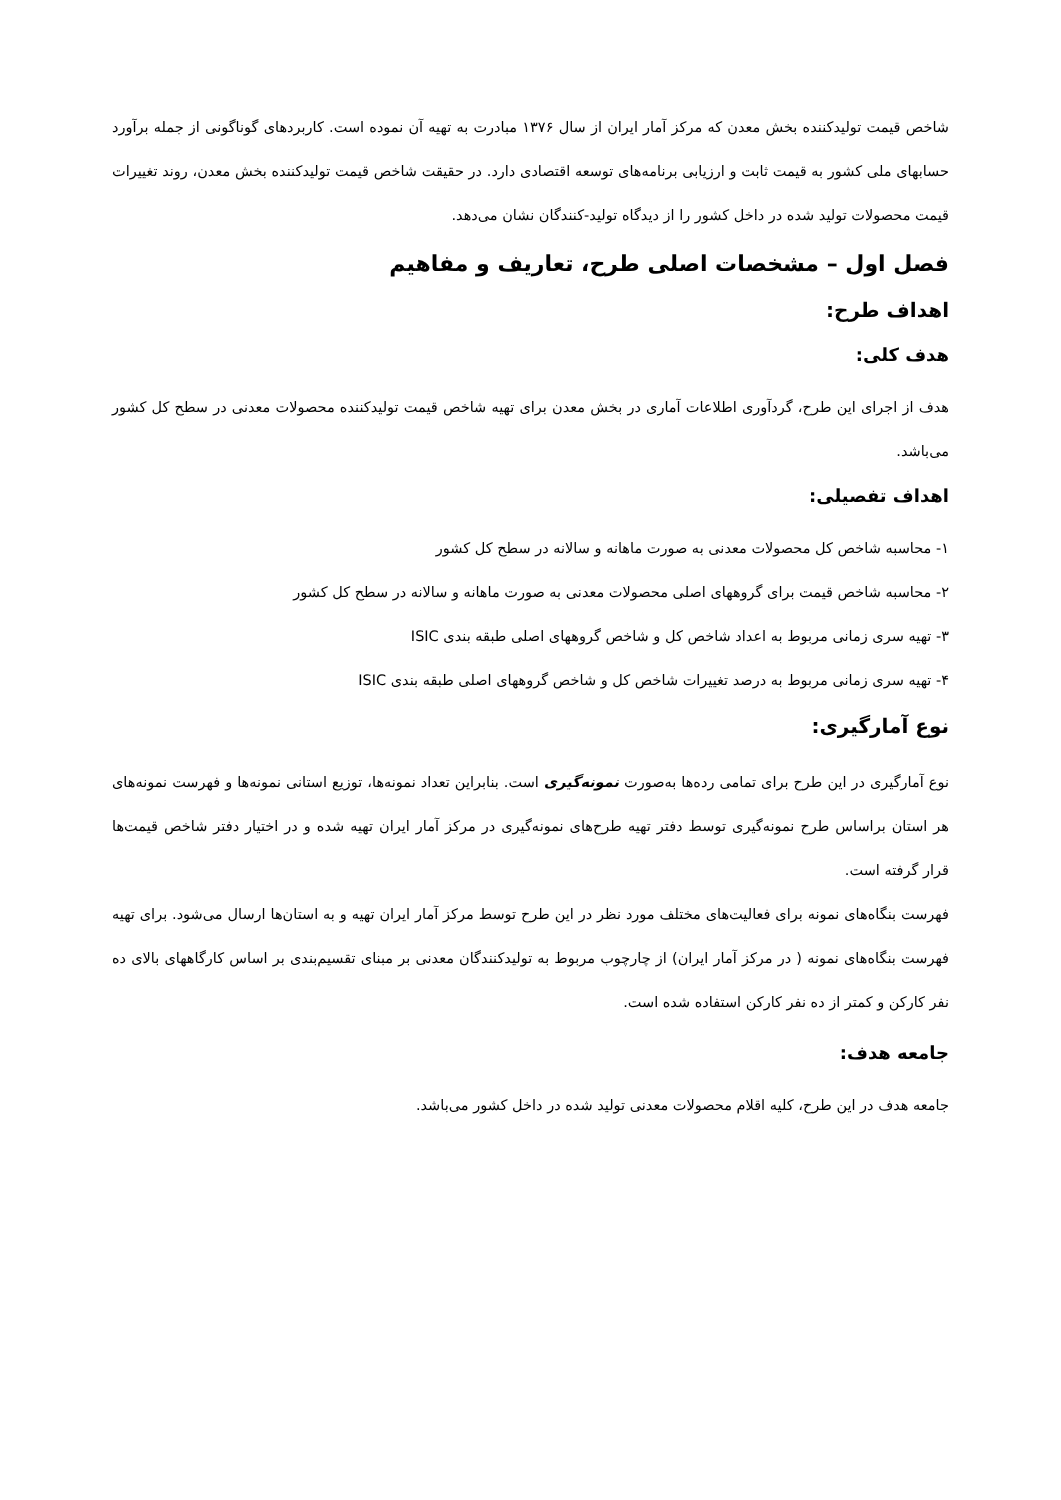شاخص قیمت تولیدکننده بخش معدن که مرکز آمار ایران از سال ۱۳۷۶ مبادرت به تهیه آن نموده است. کاربردهای گوناگونی از جمله برآورد حسابهای ملی کشور به قیمت ثابت و ارزیابی برنامه‌های توسعه اقتصادی دارد. در حقیقت شاخص قیمت تولیدکننده بخش معدن، روند تغییرات قیمت محصولات تولید شده در داخل کشور را از دیدگاه تولید-کنندگان نشان می‌دهد.
فصل اول – مشخصات اصلی طرح، تعاریف و مفاهیم
اهداف طرح:
هدف کلی:
هدف از اجرای این طرح، گردآوری اطلاعات آماری در بخش معدن برای تهیه شاخص قیمت تولیدکننده محصولات معدنی در سطح کل کشور می‌باشد.
اهداف تفصیلی:
۱- محاسبه شاخص کل محصولات معدنی به صورت ماهانه و سالانه در سطح کل کشور
۲- محاسبه شاخص قیمت برای گروههای اصلی محصولات معدنی به صورت ماهانه و سالانه در سطح کل کشور
۳- تهیه سری زمانی مربوط به اعداد شاخص کل و شاخص گروههای اصلی طبقه بندی ISIC
۴- تهیه سری زمانی مربوط به درصد تغییرات شاخص کل و شاخص گروههای اصلی طبقه بندی ISIC
نوع آمارگیری:
نوع آمارگیری در این طرح برای تمامی رده‌ها به‌صورت نمونه‌گیری است. بنابراین تعداد نمونه‌ها، توزیع استانی نمونه‌ها و فهرست نمونه‌های هر استان براساس طرح نمونه‌گیری توسط دفتر تهیه طرح‌های نمونه‌گیری در مرکز آمار ایران تهیه شده و در اختیار دفتر شاخص قیمت‌ها قرار گرفته است.
فهرست بنگاه‌های نمونه برای فعالیت‌های مختلف مورد نظر در این طرح توسط مرکز آمار ایران تهیه و به استان‌ها ارسال می‌شود. برای تهیه فهرست بنگاه‌های نمونه ( در مرکز آمار ایران) از چارچوب مربوط به تولیدکنندگان معدنی بر مبنای تقسیم‌بندی بر اساس کارگاههای بالای ده نفر کارکن و کمتر از ده نفر کارکن استفاده شده است.
جامعه هدف:
جامعه هدف در این طرح، کلیه اقلام محصولات معدنی تولید شده در داخل کشور می‌باشد.